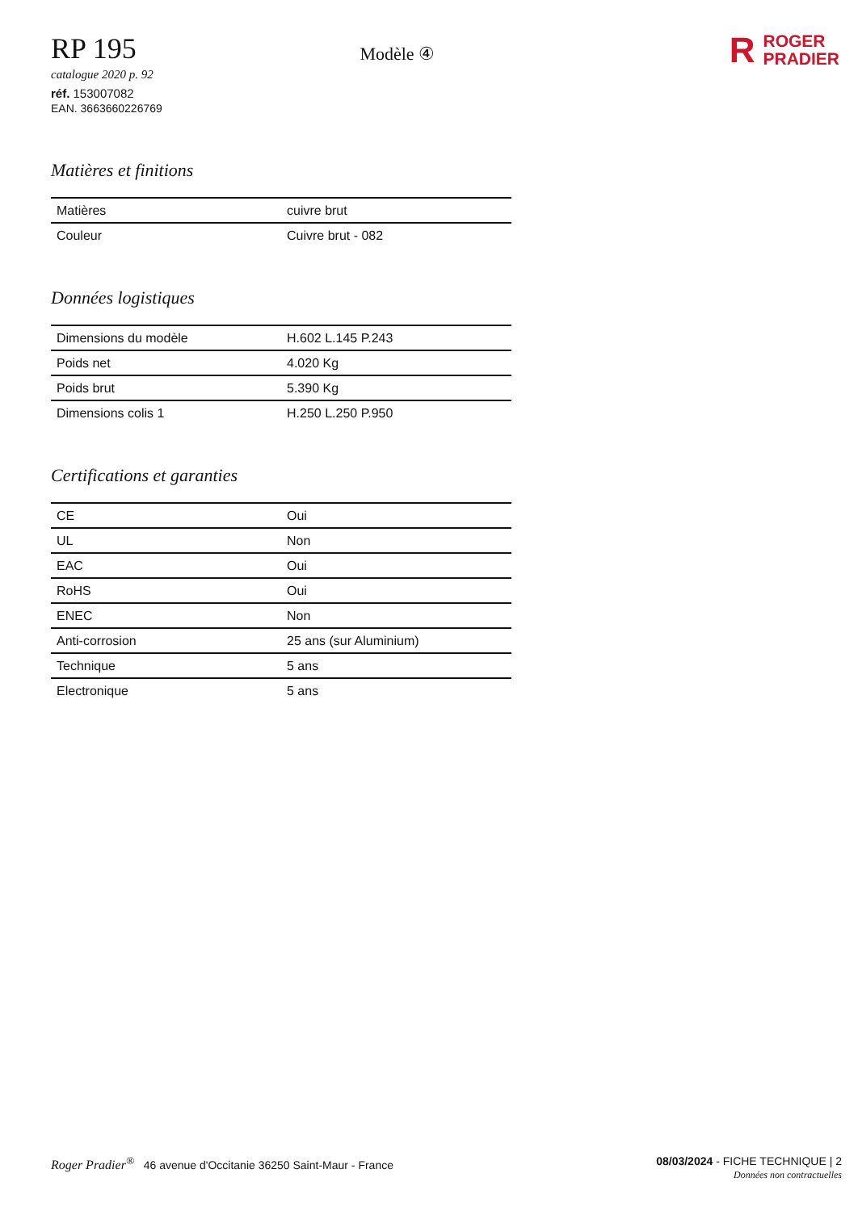RP 195
catalogue 2020 p. 92
réf. 153007082
EAN. 3663660226769
Modèle ④
R ROGER
PRADIER
Matières et finitions
| Matières | cuivre brut |
| Couleur | Cuivre brut - 082 |
Données logistiques
| Dimensions du modèle | H.602 L.145 P.243 |
| Poids net | 4.020 Kg |
| Poids brut | 5.390 Kg |
| Dimensions colis 1 | H.250 L.250 P.950 |
Certifications et garanties
| CE | Oui |
| UL | Non |
| EAC | Oui |
| RoHS | Oui |
| ENEC | Non |
| Anti-corrosion | 25 ans (sur Aluminium) |
| Technique | 5 ans |
| Electronique | 5 ans |
Roger Pradier<sup>®</sup> 46 avenue d'Occitanie 36250 Saint-Maur - France
08/03/2024 - FICHE TECHNIQUE | 2
Données non contractuelles